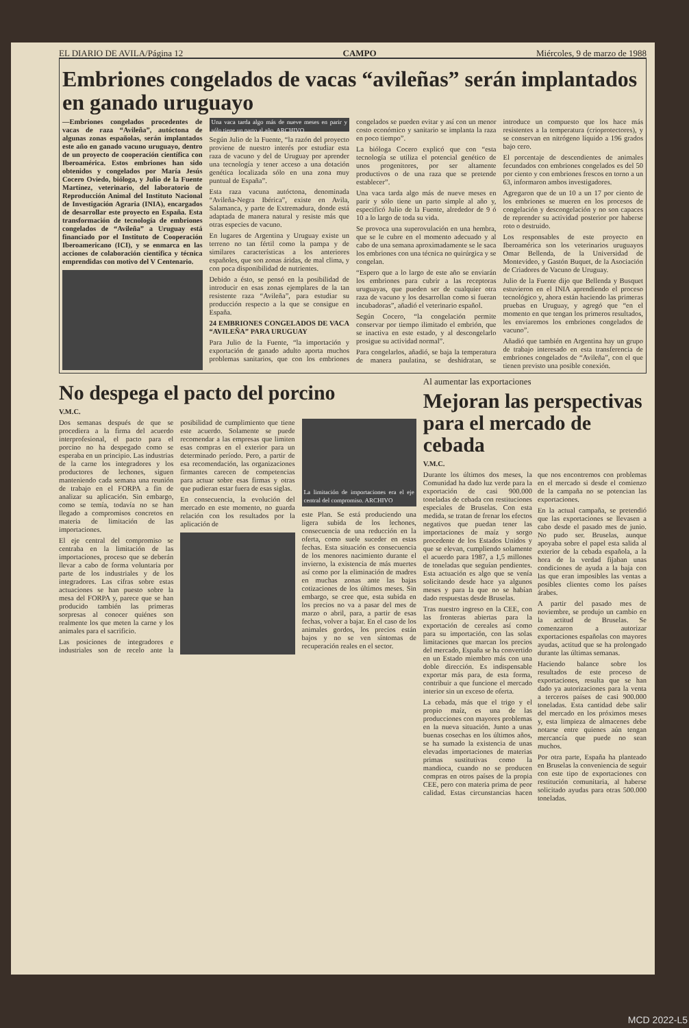EL DIARIO DE AVILA/Página 12 CAMPO Miércoles, 9 de marzo de 1988
Embriones congelados de vacas “avileñas” serán implantados en ganado uruguayo
—Embriones congelados procedentes de vacas de raza “Avileña”, autóctona de algunas zonas españolas, serán implantados este año en ganado vacuno uruguayo, dentro de un proyecto de cooperación científica con Iberoamérica. Estos embriones han sido obtenidos y congelados por María Jesús Cocero Oviedo, bióloga, y Julio de la Fuente Martínez, veterinario, del laboratorio de Reproducción Animal del Instituto Nacional de Investigación Agraria (INIA), encargados de desarrollar este proyecto en España. Esta transformación de tecnología de embriones congelados de “Avileña” a Uruguay está financiado por el Instituto de Cooperación Iberoamericano (ICI), y se enmarca en las acciones de colaboración científica y técnica emprendidas con motivo del V Centenario.
Una vaca tarda algo más de nueve meses en parir y sólo tiene un parto al año. ARCHIVO
Según Julio de la Fuente, “la razón del proyecto proviene de nuestro interés por estudiar esta raza de vacuno y del de Uruguay por aprender una tecnología y tener acceso a una dotación genética localizada sólo en una zona muy puntual de España”.
Esta raza vacuna autóctona, denominada “Avileña-Negra Ibérica”, existe en Avila, Salamanca, y parte de Extremadura, donde está adaptada de manera natural y resiste más que otras especies de vacuno.
En lugares de Argentina y Uruguay existe un terreno no tan fértil como la pampa y de similares características a los anteriores españoles, que son zonas áridas, de mal clima, y con poca disponibilidad de nutrientes.
Debido a ésto, se pensó en la posibilidad de introducir en esas zonas ejemplares de la tan resistente raza “Avileña”, para estudiar su producción respecto a la que se consigue en España.
24 EMBRIONES CONGELADOS DE VACA “AVILEÑA” PARA URUGUAY
Para Julio de la Fuente, “la importación y exportación de ganado adulto aporta muchos problemas sanitarios, que con los embriones congelados se pueden evitar y así con un menor costo económico y sanitario se implanta la raza en poco tiempo”.
La bióloga Cocero explicó que con “esta tecnología se utiliza el potencial genético de unos progenitores, por ser altamente productivos o de una raza que se pretende establecer”.
Una vaca tarda algo más de nueve meses en parir y sólo tiene un parto simple al año y, especificó Julio de la Fuente, alrededor de 9 ó 10 a lo largo de toda su vida.
Se provoca una superovulación en una hembra, que se le cubre en el momento adecuado y al cabo de una semana aproximadamente se le saca los embriones con una técnica no quirúrgica y se congelan.
“Espero que a lo largo de este año se enviarán los embriones para cubrir a las receptoras uruguayas, que pueden ser de cualquier otra raza de vacuno y los desarrollan como si fueran incubadoras”, añadió el veterinario español.
Según Cocero, “la congelación permite conservar por tiempo ilimitado el embrión, que se inactiva en este estado, y al descongelarlo prosigue su actividad normal”.
Para congelarlos, añadió, se baja la temperatura de manera paulatina, se deshidratan, se introduce un compuesto que los hace más resistentes a la temperatura (crioprotectores), y se conservan en nitrógeno líquido a 196 grados bajo cero.
El porcentaje de descendientes de animales fecundados con embriones congelados es del 50 por ciento y con embriones frescos en torno a un 63, informaron ambos investigadores.
Agregaron que de un 10 a un 17 por ciento de los embriones se mueren en los procesos de congelación y descongelación y no son capaces de reprender su actividad posterior por haberse roto o destruido.
Los responsables de este proyecto en Iberoamérica son los veterinarios uruguayos Omar Bellenda, de la Universidad de Montevideo, y Gastón Buquet, de la Asociación de Criadores de Vacuno de Uruguay.
Julio de la Fuente dijo que Bellenda y Busquet estuvieron en el INIA aprendiendo el proceso tecnológico y, ahora están haciendo las primeras pruebas en Uruguay, y agregó que “en el momento en que tengan los primeros resultados, les enviaremos los embriones congelados de vacuno”.
Añadió que también en Argentina hay un grupo de trabajo interesado en esta transferencia de embriones congelados de “Avileña”, con el que tienen previsto una posible conexión.
No despega el pacto del porcino
V.M.C.
Dos semanas después de que se procediera a la firma del acuerdo interprofesional, el pacto para el porcino no ha despegado como se esperaba en un principio. Las industrias de la carne los integradores y los productores de lechones, siguen manteniendo cada semana una reunión de trabajo en el FORPA a fin de analizar su aplicación. Sin embargo, como se temía, todavía no se han llegado a compromisos concretos en materia de limitación de las importaciones.
El eje central del compromiso se centraba en la limitación de las importaciones, proceso que se deberán llevar a cabo de forma voluntaria por parte de los industriales y de los integradores. Las cifras sobre estas actuaciones se han puesto sobre la mesa del FORPA y, parece que se han producido también las primeras sorpresas al conocer quiénes son realmente los que meten la carne y los animales para el sacrificio.
Las posiciones de integradores e industriales son de recelo ante la posibilidad de cumplimiento que tiene este acuerdo. Solamente se puede recomendar a las empresas que limiten esas compras en el exterior para un determinado período. Pero, a partir de esa recomendación, las organizaciones firmantes carecen de competencias para actuar sobre esas firmas y otras que pudieran estar fuera de esas siglas.
En consecuencia, la evolución del mercado en este momento, no guarda relación con los resultados por la aplicación de
La limitación de importaciones era el eje central del compromiso. ARCHIVO
este Plan. Se está produciendo una ligera subida de los lechones, consecuencia de una reducción en la oferta, como suele suceder en estas fechas. Esta situación es consecuencia de los menores nacimiento durante el invierno, la existencia de más muertes así como por la eliminación de madres en muchas zonas ante las bajas cotizaciones de los últimos meses. Sin embargo, se cree que, esta subida en los precios no va a pasar del mes de marzo o abril, para, a partir de esas fechas, volver a bajar. En el caso de los animales gordos, los precios están bajos y no se ven síntomas de recuperación reales en el sector.
Al aumentar las exportaciones
Mejoran las perspectivas para el mercado de cebada
V.M.C.
Durante los últimos dos meses, la Comunidad ha dado luz verde para la exportación de casi 900.000 toneladas de cebada con restituciones especiales de Bruselas. Con esta medida, se tratan de frenar los efectos negativos que puedan tener las importaciones de maíz y sorgo procedente de los Estados Unidos y que se elevan, cumpliendo solamente el acuerdo para 1987, a 1,5 millones de toneladas que seguían pendientes. Esta actuación es algo que se venía solicitando desde hace ya algunos meses y para la que no se habían dado respuestas desde Bruselas.
Tras nuestro ingreso en la CEE, con las fronteras abiertas para la exportación de cereales así como para su importación, con las solas limitaciones que marcan los precios del mercado, España se ha convertido en un Estado miembro más con una doble dirección. Es indispensable exportar más para, de esta forma, contribuir a que funcione el mercado interior sin un exceso de oferta.
La cebada, más que el trigo y el propio maíz, es una de las producciones con mayores problemas en la nueva situación. Junto a unas buenas cosechas en los últimos años, se ha sumado la existencia de unas elevadas importaciones de materias primas sustitutivas como la mandioca, cuando no se producen compras en otros países de la propia CEE, pero con materia prima de peor calidad. Estas circunstancias hacen que nos encontremos con problemas en el mercado si desde el comienzo de la campaña no se potencian las exportaciones.
En la actual campaña, se pretendió que las exportaciones se llevasen a cabo desde el pasado mes de junio. No pudo ser. Bruselas, aunque apoyaba sobre el papel esta salida al exterior de la cebada española, a la hora de la verdad fijaban unas condiciones de ayuda a la baja con las que eran imposibles las ventas a posibles clientes como los países árabes.
A partir del pasado mes de noviembre, se produjo un cambio en la actitud de Bruselas. Se comenzaron a autorizar exportaciones españolas con mayores ayudas, actitud que se ha prolongado durante las últimas semanas.
Haciendo balance sobre los resultados de este proceso de exportaciones, resulta que se han dado ya autorizaciones para la venta a terceros países de casi 900.000 toneladas. Esta cantidad debe salir del mercado en los próximos meses y, esta limpieza de almacenes debe notarse entre quienes aún tengan mercancía que puede no sean muchos.
Por otra parte, España ha planteado en Bruselas la conveniencia de seguir con este tipo de exportaciones con restitución comunitaria, al haberse solicitado ayudas para otras 500.000 toneladas.
MCD 2022-L5